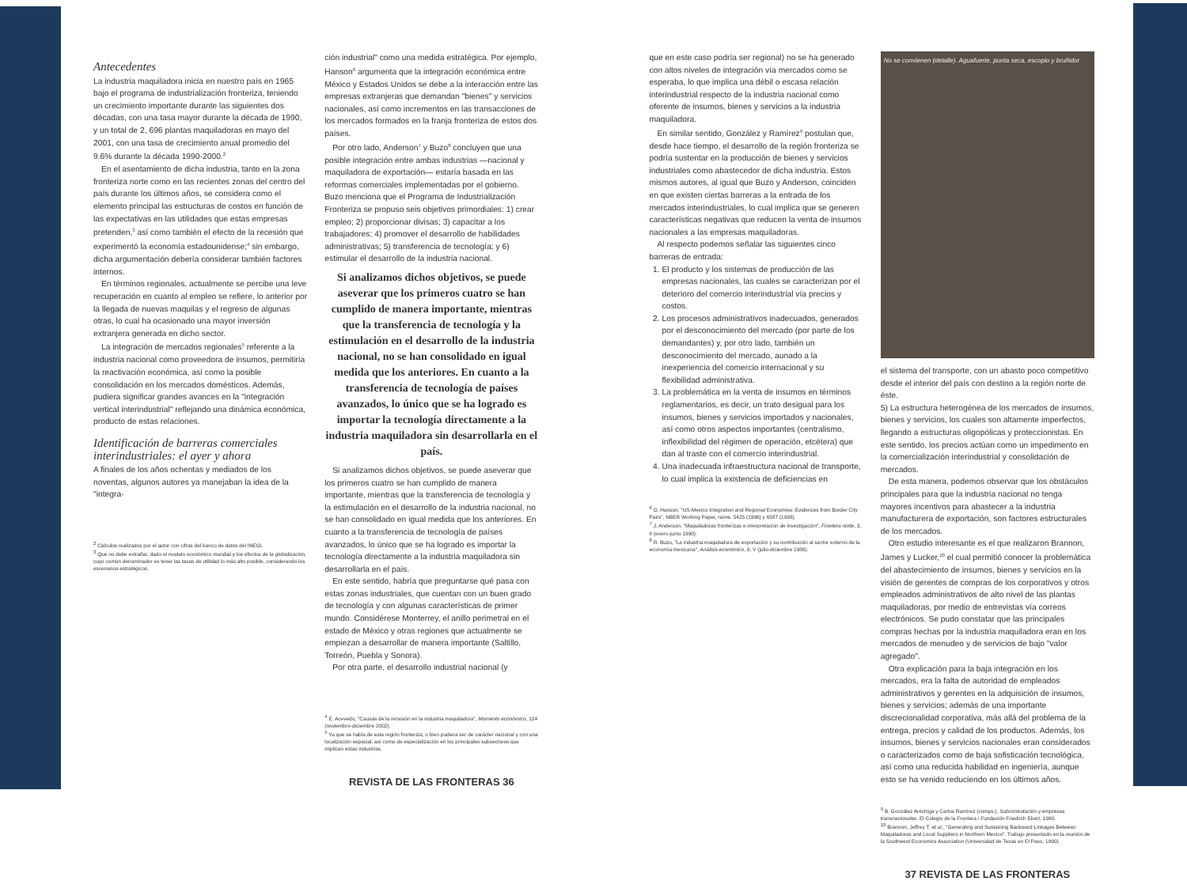Antecedentes
La industria maquiladora inicia en nuestro país en 1965 bajo el programa de industrialización fronteriza, teniendo un crecimiento importante durante las siguientes dos décadas, con una tasa mayor durante la década de 1990, y un total de 2, 696 plantas maquiladoras en mayo del 2001, con una tasa de crecimiento anual promedio del 9.6% durante la década 1990-2000.<sup>2</sup>
En el asentamiento de dicha industria, tanto en la zona fronteriza norte como en las recientes zonas del centro del país durante los últimos años, se considera como el elemento principal las estructuras de costos en función de las expectativas en las utilidades que estas empresas pretenden,<sup>3</sup> así como también el efecto de la recesión que experimentó la economía estadounidense;<sup>4</sup> sin embargo, dicha argumentación debería considerar también factores internos.
En términos regionales, actualmente se percibe una leve recuperación en cuanto al empleo se refiere, lo anterior por la llegada de nuevas maquilas y el regreso de algunas otras, lo cual ha ocasionado una mayor inversión extranjera generada en dicho sector.
La integración de mercados regionales<sup>5</sup> referente a la industria nacional como proveedora de insumos, permitiría la reactivación económica, así como la posible consolidación en los mercados domésticos. Además, pudiera significar grandes avances en la "integración vertical interindustrial" reflejando una dinámica económica, producto de estas relaciones.
Identificación de barreras comerciales interindustriales: el ayer y ahora
A finales de los años ochentas y mediados de los noventas, algunos autores ya manejaban la idea de la "integra-
<sup>2</sup> Cálculos realizados por el autor con cifras del banco de datos del INEGI.
<sup>3</sup> Que no debe extrañar, dado el modelo económico mundial y los efectos de la globalización, cuyo común denominador es tener las tasas de utilidad lo más alto posible, considerando los escenarios estratégicos.
ción industrial" como una medida estratégica. Por ejemplo, Hanson<sup>6</sup> argumenta que la integración económica entre México y Estados Unidos se debe a la interacción entre las empresas extranjeras que demandan "bienes" y servicios nacionales, así como incrementos en las transacciones de los mercados formados en la franja fronteriza de estos dos países.
Por otro lado, Anderson<sup>7</sup> y Buzo<sup>8</sup> concluyen que una posible integración entre ambas industrias —nacional y maquiladora de exportación— estaría basada en las reformas comerciales implementadas por el gobierno. Buzo menciona que el Programa de Industrialización Fronteriza se propuso seis objetivos primordiales: 1) crear empleo; 2) proporcionar divisas; 3) capacitar a los trabajadores; 4) promover el desarrollo de habilidades administrativas; 5) transferencia de tecnología; y 6) estimular el desarrollo de la industria nacional.
Si analizamos dichos objetivos, se puede aseverar que los primeros cuatro se han cumplido de manera importante, mientras que la transferencia de tecnología y la estimulación en el desarrollo de la industria nacional, no se han consolidado en igual medida que los anteriores. En cuanto a la transferencia de tecnología de países avanzados, lo único que se ha logrado es importar la tecnología directamente a la industria maquiladora sin desarrollarla en el país.
Si analizamos dichos objetivos, se puede aseverar que los primeros cuatro se han cumplido de manera importante, mientras que la transferencia de tecnología y la estimulación en el desarrollo de la industria nacional, no se han consolidado en igual medida que los anteriores. En cuanto a la transferencia de tecnología de países avanzados, lo único que se ha logrado es importar la tecnología directamente a la industria maquiladora sin desarrollarla en el país.
En este sentido, habría que preguntarse qué pasa con estas zonas industriales, que cuentan con un buen grado de tecnología y con algunas características de primer mundo. Considérese Monterrey, el anillo perimetral en el estado de México y otras regiones que actualmente se empiezan a desarrollar de manera importante (Saltillo, Torreón, Puebla y Sonora).
Por otra parte, el desarrollo industrial nacional (y
<sup>4</sup> E. Acevedo, "Causas de la recesión en la industria maquiladora", Momento económico, 124 (noviembre-diciembre 2002).
<sup>5</sup> Ya que se habla de esta región fronteriza; o bien pudiera ser de carácter nacional y con una localización espacial, así como de especialización en los principales subsectores que implican estas industrias.
REVISTA DE LAS FRONTERAS 36
que en este caso podría ser regional) no se ha generado con altos niveles de integración vía mercados como se esperaba, lo que implica una débil o escasa relación interindustrial respecto de la industria nacional como oferente de insumos, bienes y servicios a la industria maquiladora.
En similar sentido, González y Ramírez<sup>9</sup> postulan que, desde hace tiempo, el desarrollo de la región fronteriza se podría sustentar en la producción de bienes y servicios industriales como abastecedor de dicha industria. Estos mismos autores, al igual que Buzo y Anderson, coinciden en que existen ciertas barreras a la entrada de los mercados interindustriales, lo cual implica que se generen características negativas que reducen la venta de insumos nacionales a las empresas maquiladoras.
Al respecto podemos señalar las siguientes cinco barreras de entrada:
1. El producto y los sistemas de producción de las empresas nacionales, las cuales se caracterizan por el deterioro del comercio interindustrial vía precios y costos.
2. Los procesos administrativos inadecuados, generados por el desconocimiento del mercado (por parte de los demandantes) y, por otro lado, también un desconocimiento del mercado, aunado a la inexperiencia del comercio internacional y su flexibilidad administrativa.
3. La problemática en la venta de insumos en términos reglamentarios, es decir, un trato desigual para los insumos, bienes y servicios importados y nacionales, así como otros aspectos importantes (centralismo, inflexibilidad del régimen de operación, etcétera) que dan al traste con el comercio interindustrial.
4. Una inadecuada infraestructura nacional de transporte, lo cual implica la existencia de deficiencias en
<sup>6</sup> G. Hanson, "US-Mexico Integration and Regional Economies: Evidences from Border City Pairs", NBER Working Paper, núms. 5425 (1996) y 6587 (1998).
<sup>7</sup> J. Anderson, "Maquiladoras fronterizas e interpretación de investigación", Frontera norte, 3, II (enero-junio 1990).
<sup>8</sup> R. Buzo, "La industria maquiladora de exportación y su contribución al sector externo de la economía mexicana", Análisis económico, 9, V (julio-diciembre 1986).
No se convienen (detalle). Aguafuerte, punta seca, escoplo y bruñidor
el sistema del transporte, con un abasto poco competitivo desde el interior del país con destino a la región norte de éste.
5) La estructura heterogénea de los mercados de insumos, bienes y servicios, los cuales son altamente imperfectos, llegando a estructuras oligopólicas y proteccionistas. En este sentido, los precios actúan como un impedimento en la comercialización interindustrial y consolidación de mercados.
De esta manera, podemos observar que los obstáculos principales para que la industria nacional no tenga mayores incentivos para abastecer a la industria manufacturera de exportación, son factores estructurales de los mercados.
Otro estudio interesante es el que realizaron Brannon, James y Lucker,<sup>10</sup> el cual permitió conocer la problemática del abastecimiento de insumos, bienes y servicios en la visión de gerentes de compras de los corporativos y otros empleados administrativos de alto nivel de las plantas maquiladoras, por medio de entrevistas vía correos electrónicos. Se pudo constatar que las principales compras hechas por la industria maquiladora eran en los mercados de menudeo y de servicios de bajo "valor agregado".
Otra explicación para la baja integración en los mercados, era la falta de autoridad de empleados administrativos y gerentes en la adquisición de insumos, bienes y servicios; además de una importante discrecionalidad corporativa, más allá del problema de la entrega, precios y calidad de los productos. Además, los insumos, bienes y servicios nacionales eran considerados o caracterizados como de baja sofisticación tecnológica, así como una reducida habilidad en ingeniería, aunque esto se ha venido reduciendo en los últimos años.
<sup>9</sup> B. González Aréchiga y Carlos Ramírez (comps.), Subcontratación y empresas transnacionales. El Colegio de la Frontera / Fundación Friedrich Ebert, 1990.
<sup>10</sup> Brannon, Jeffrey T. et al., "Generating and Sustaining Backward Linkages Between Maquiladoras and Local Suppliers in Northern Mexico". Trabajo presentado en la reunión de la Southwest Economics Association (Universidad de Texas en El Paso, 1990).
37 REVISTA DE LAS FRONTERAS